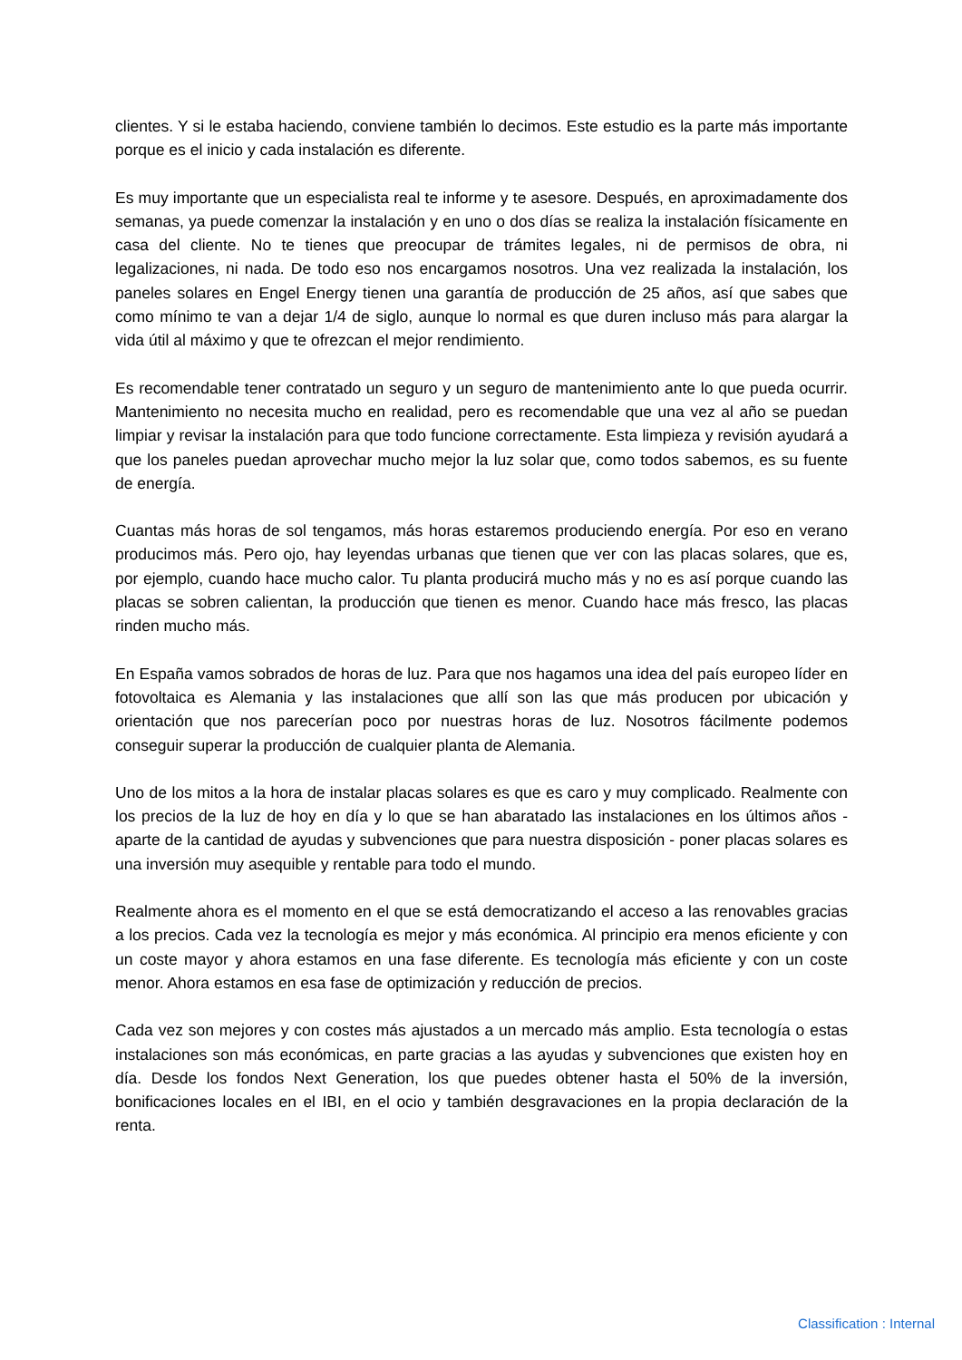clientes. Y si le estaba haciendo, conviene también lo decimos. Este estudio es la parte más importante porque es el inicio y cada instalación es diferente.
Es muy importante que un especialista real te informe y te asesore. Después, en aproximadamente dos semanas, ya puede comenzar la instalación y en uno o dos días se realiza la instalación físicamente en casa del cliente. No te tienes que preocupar de trámites legales, ni de permisos de obra, ni legalizaciones, ni nada. De todo eso nos encargamos nosotros. Una vez realizada la instalación, los paneles solares en Engel Energy tienen una garantía de producción de 25 años, así que sabes que como mínimo te van a dejar 1/4 de siglo, aunque lo normal es que duren incluso más para alargar la vida útil al máximo y que te ofrezcan el mejor rendimiento.
Es recomendable tener contratado un seguro y un seguro de mantenimiento ante lo que pueda ocurrir. Mantenimiento no necesita mucho en realidad, pero es recomendable que una vez al año se puedan limpiar y revisar la instalación para que todo funcione correctamente. Esta limpieza y revisión ayudará a que los paneles puedan aprovechar mucho mejor la luz solar que, como todos sabemos, es su fuente de energía.
Cuantas más horas de sol tengamos, más horas estaremos produciendo energía. Por eso en verano producimos más. Pero ojo, hay leyendas urbanas que tienen que ver con las placas solares, que es, por ejemplo, cuando hace mucho calor. Tu planta producirá mucho más y no es así porque cuando las placas se sobren calientan, la producción que tienen es menor. Cuando hace más fresco, las placas rinden mucho más.
En España vamos sobrados de horas de luz. Para que nos hagamos una idea del país europeo líder en fotovoltaica es Alemania y las instalaciones que allí son las que más producen por ubicación y orientación que nos parecerían poco por nuestras horas de luz. Nosotros fácilmente podemos conseguir superar la producción de cualquier planta de Alemania.
Uno de los mitos a la hora de instalar placas solares es que es caro y muy complicado. Realmente con los precios de la luz de hoy en día y lo que se han abaratado las instalaciones en los últimos años - aparte de la cantidad de ayudas y subvenciones que para nuestra disposición - poner placas solares es una inversión muy asequible y rentable para todo el mundo.
Realmente ahora es el momento en el que se está democratizando el acceso a las renovables gracias a los precios. Cada vez la tecnología es mejor y más económica. Al principio era menos eficiente y con un coste mayor y ahora estamos en una fase diferente. Es tecnología más eficiente y con un coste menor. Ahora estamos en esa fase de optimización y reducción de precios.
Cada vez son mejores y con costes más ajustados a un mercado más amplio. Esta tecnología o estas instalaciones son más económicas, en parte gracias a las ayudas y subvenciones que existen hoy en día. Desde los fondos Next Generation, los que puedes obtener hasta el 50% de la inversión, bonificaciones locales en el IBI, en el ocio y también desgravaciones en la propia declaración de la renta.
Classification : Internal